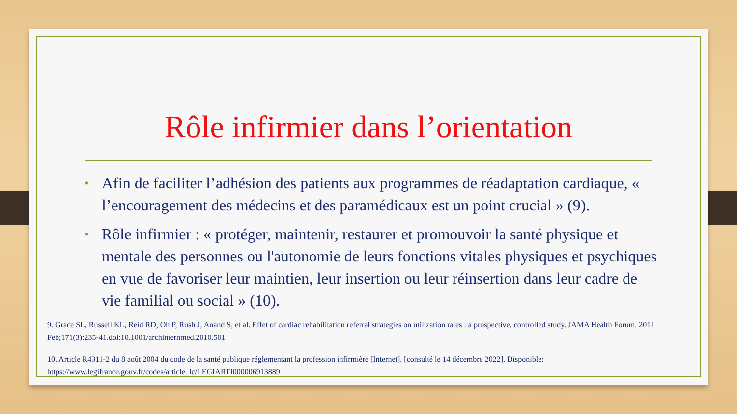Rôle infirmier dans l’orientation
• Afin de faciliter l’adhésion des patients aux programmes de réadaptation cardiaque, « l’encouragement des médecins et des paramédicaux est un point crucial » (9).
• Rôle infirmier : « protéger, maintenir, restaurer et promouvoir la santé physique et mentale des personnes ou l'autonomie de leurs fonctions vitales physiques et psychiques en vue de favoriser leur maintien, leur insertion ou leur réinsertion dans leur cadre de vie familial ou social » (10).
9. Grace SL, Russell KL, Reid RD, Oh P, Rush J, Anand S, et al. Effet of cardiac rehabilitation referral strategies on utilization rates : a prospective, controlled study. JAMA Health Forum. 2011 Feb;171(3):235-41.doi:10.1001/archinternmed.2010.501
10. Article R4311-2 du 8 août 2004 du code de la santé publique réglementant la profession infirmière [Internet]. [consulté le 14 décembre 2022]. Disponible: https://www.legifrance.gouv.fr/codes/article_lc/LEGIARTI000006913889